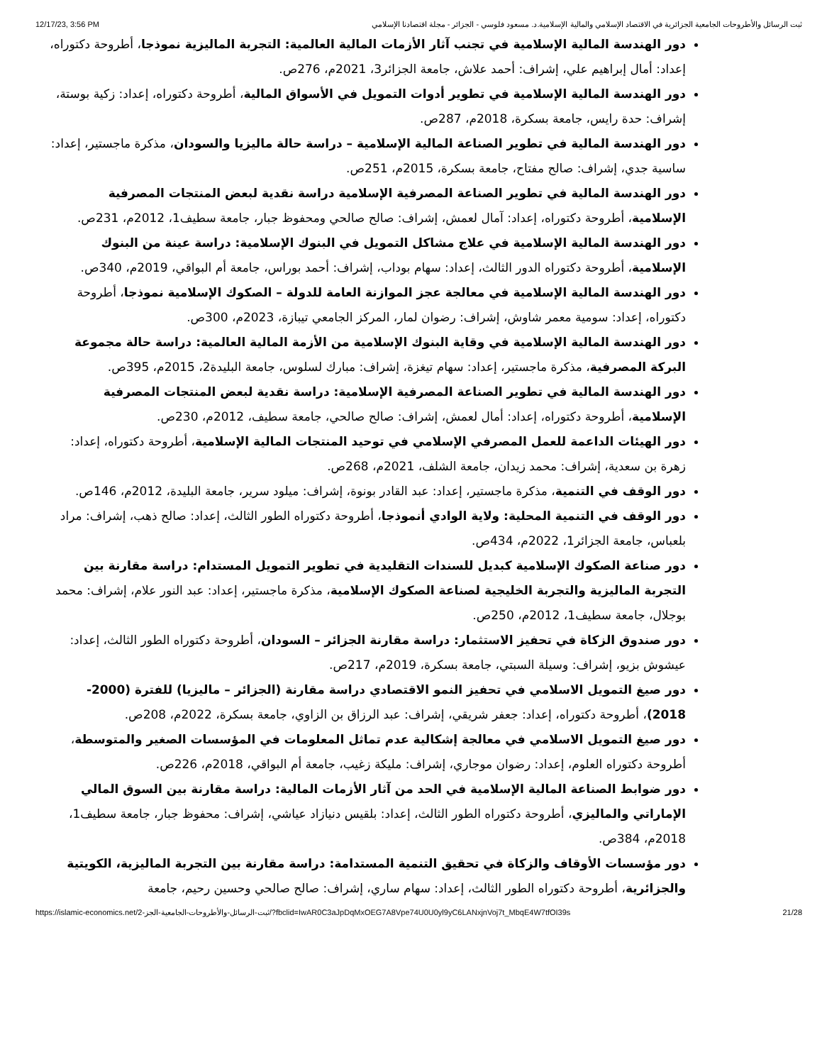12/17/23, 3:56 PM ثبت الرسائل والأطروحات الجامعية الجزائرية في الاقتصاد الإسلامي والمالية الإسلامية.د. مسعود فلوسي - الجزائر - مجلة اقتصادنا الإسلامي
دور الهندسة المالية الإسلامية في تجنب آثار الأزمات المالية العالمية: التجربة الماليزية نموذجا، أطروحة دكتوراه، إعداد: أمال إبراهيم علي، إشراف: أحمد علاش، جامعة الجزائر3، 2021م، 276ص.
دور الهندسة المالية الإسلامية في تطوير أدوات التمويل في الأسواق المالية، أطروحة دكتوراه، إعداد: زكية بوستة، إشراف: حدة رايس، جامعة بسكرة، 2018م، 287ص.
دور الهندسة المالية في تطوير الصناعة المالية الإسلامية – دراسة حالة ماليزيا والسودان، مذكرة ماجستير، إعداد: ساسية جدي، إشراف: صالح مفتاح، جامعة بسكرة، 2015م، 251ص.
دور الهندسة المالية في تطوير الصناعة المصرفية الإسلامية دراسة نقدية لبعض المنتجات المصرفية الإسلامية، أطروحة دكتوراه، إعداد: آمال لعمش، إشراف: صالح صالحي ومحفوظ جبار، جامعة سطيف1، 2012م، 231ص.
دور الهندسة المالية الإسلامية في علاج مشاكل التمويل في البنوك الإسلامية: دراسة عينة من البنوك الإسلامية، أطروحة دكتوراه الدور الثالث، إعداد: سهام بوداب، إشراف: أحمد بوراس، جامعة أم البواقي، 2019م، 340ص.
دور الهندسة المالية الإسلامية في معالجة عجز الموازنة العامة للدولة – الصكوك الإسلامية نموذجا، أطروحة دكتوراه، إعداد: سومية معمر شاوش، إشراف: رضوان لمار، المركز الجامعي تيبازة، 2023م، 300ص.
دور الهندسة المالية الإسلامية في وقاية البنوك الإسلامية من الأزمة المالية العالمية: دراسة حالة مجموعة البركة المصرفية، مذكرة ماجستير، إعداد: سهام تيغزة، إشراف: مبارك لسلوس، جامعة البليدة2، 2015م، 395ص.
دور الهندسة المالية في تطوير الصناعة المصرفية الإسلامية: دراسة نقدية لبعض المنتجات المصرفية الإسلامية، أطروحة دكتوراه، إعداد: أمال لعمش، إشراف: صالح صالحي، جامعة سطيف، 2012م، 230ص.
دور الهيئات الداعمة للعمل المصرفي الإسلامي في توحيد المنتجات المالية الإسلامية، أطروحة دكتوراه، إعداد: زهرة بن سعدية، إشراف: محمد زيدان، جامعة الشلف، 2021م، 268ص.
دور الوقف في التنمية، مذكرة ماجستير، إعداد: عبد القادر بونوة، إشراف: ميلود سرير، جامعة البليدة، 2012م، 146ص.
دور الوقف في التنمية المحلية: ولاية الوادي أنموذجا، أطروحة دكتوراه الطور الثالث، إعداد: صالح ذهب، إشراف: مراد بلعباس، جامعة الجزائر1، 2022م، 434ص.
دور صناعة الصكوك الإسلامية كبديل للسندات التقليدية في تطوير التمويل المستدام: دراسة مقارنة بين التجربة الماليزية والتجربة الخليجية لصناعة الصكوك الإسلامية، مذكرة ماجستير، إعداد: عبد النور علام، إشراف: محمد بوجلال، جامعة سطيف1، 2012م، 250ص.
دور صندوق الزكاة في تحفيز الاستثمار: دراسة مقارنة الجزائر – السودان، أطروحة دكتوراه الطور الثالث، إعداد: عيشوش بزيو، إشراف: وسيلة السبتي، جامعة بسكرة، 2019م، 217ص.
دور صيغ التمويل الاسلامي في تحفيز النمو الاقتصادي دراسة مقارنة (الجزائر – ماليزيا) للفترة (2000-2018)، أطروحة دكتوراه، إعداد: جعفر شريقي، إشراف: عبد الرزاق بن الزاوي، جامعة بسكرة، 2022م، 208ص.
دور صيغ التمويل الاسلامي في معالجة إشكالية عدم تماثل المعلومات في المؤسسات الصغير والمتوسطة، أطروحة دكتوراه العلوم، إعداد: رضوان موجاري، إشراف: مليكة زغيب، جامعة أم البواقي، 2018م، 226ص.
دور ضوابط الصناعة المالية الإسلامية في الحد من آثار الأزمات المالية: دراسة مقارنة بين السوق المالي الإماراتي والماليزي، أطروحة دكتوراه الطور الثالث، إعداد: بلقيس دنيازاد عياشي، إشراف: محفوظ جبار، جامعة سطيف1، 2018م، 384ص.
دور مؤسسات الأوقاف والزكاة في تحقيق التنمية المستدامة: دراسة مقارنة بين التجربة الماليزية، الكويتية والجزائرية، أطروحة دكتوراه الطور الثالث، إعداد: سهام ساري، إشراف: صالح صالحي وحسين رحيم، جامعة
https://islamic-economics.net/2-ثبت-الرسائل-والأطروحات-الجامعية-الجز/?fbclid=IwAR0C3aJpDqMxOEG7A8Vpe74U0U0yl9yC6LANxjnVoj7t_MbqE4W7tfOI39s 21/28